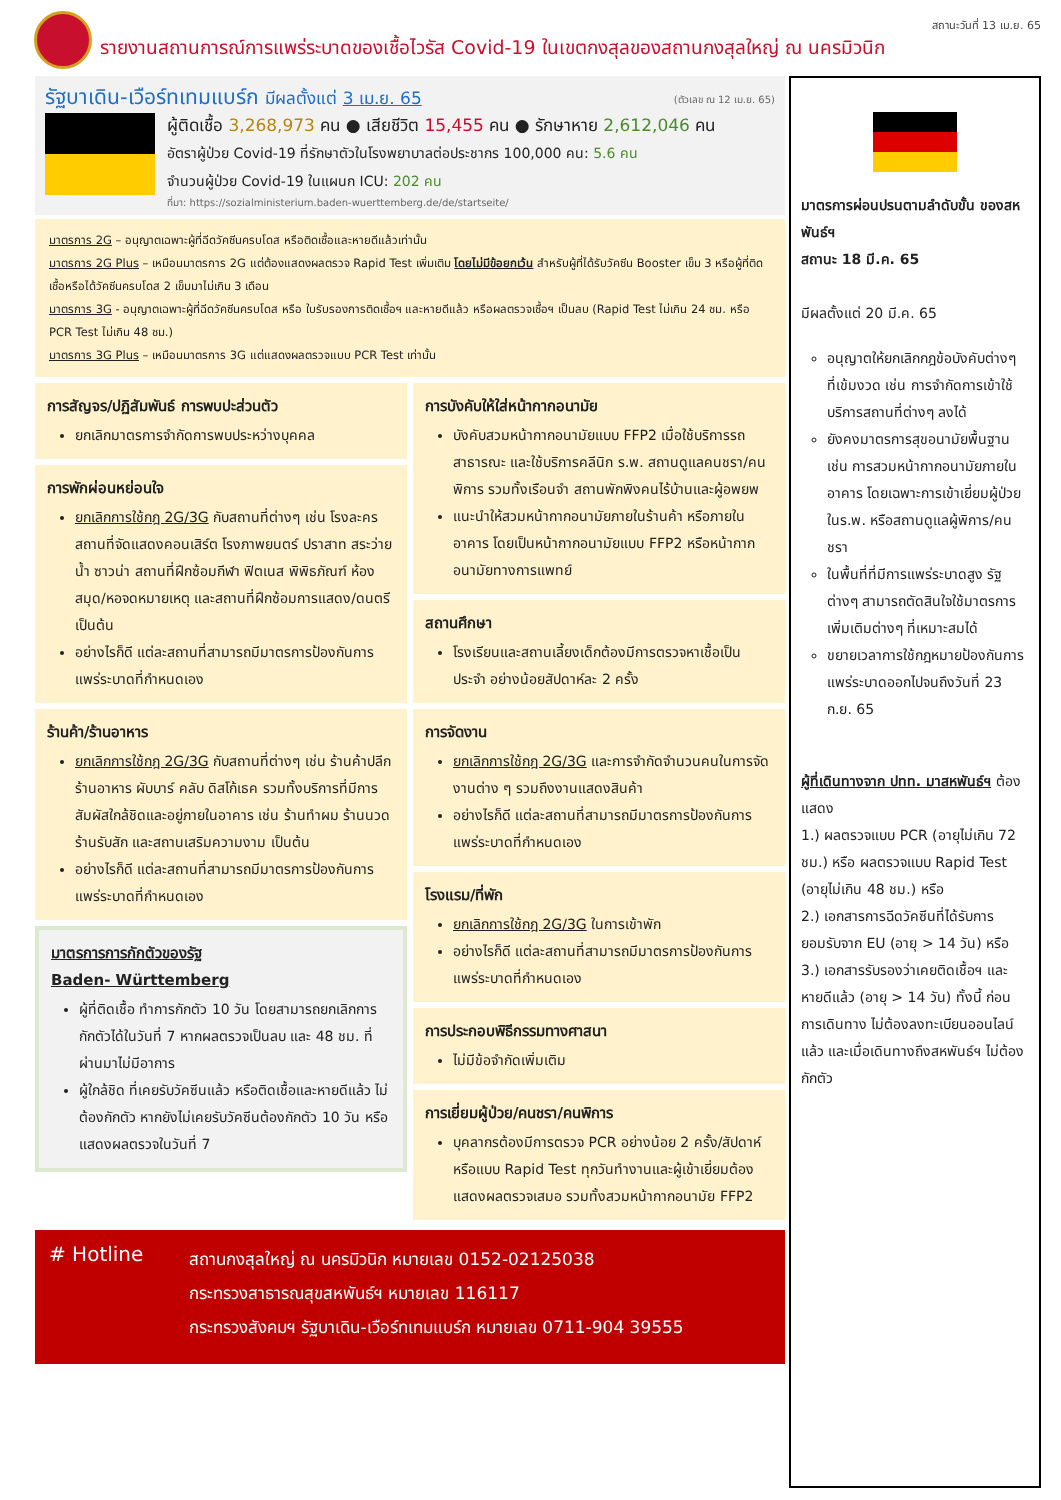สถานะวันที่ 13 เม.ย. 65
รายงานสถานการณ์การแพร่ระบาดของเชื้อไวรัส Covid-19 ในเขตกงสุลของสถานกงสุลใหญ่ ณ นครมิวนิก
(ตัวเลข ณ 12 เม.ย. 65)
รัฐบาเดิน-เวือร์ทเทมแบร์ก มีผลตั้งแต่ 3 เม.ย. 65
ผู้ติดเชื้อ 3,268,973 คน ● เสียชีวิต 15,455 คน ● รักษาหาย 2,612,046 คน
อัตราผู้ป่วย Covid-19 ที่รักษาตัวในโรงพยาบาลต่อประชากร 100,000 คน: 5.6 คน
จำนวนผู้ป่วย Covid-19 ในแผนก ICU: 202 คน
ที่มา: https://sozialministerium.baden-wuerttemberg.de/de/startseite/
มาตรการ 2G – อนุญาตเฉพาะผู้ที่ฉีดวัคซีนครบโดส หรือติดเชื้อและหายดีแล้วเท่านั้น
มาตรการ 2G Plus – เหมือนมาตรการ 2G แต่ต้องแสดงผลตรวจ Rapid Test เพิ่มเติม โดยไม่มีข้อยกเว้น สำหรับผู้ที่ได้รับวัคซีน Booster เข็ม 3 หรือผู้ที่ติดเชื้อหรือได้วัคซีนครบโดส 2 เข็มมาไม่เกิน 3 เดือน
มาตรการ 3G - อนุญาตเฉพาะผู้ที่ฉีดวัคซีนครบโดส หรือ ใบรับรองการติดเชื้อฯ และหายดีแล้ว หรือผลตรวจเชื้อฯ เป็นลบ (Rapid Test ไม่เกิน 24 ชม. หรือ PCR Test ไม่เกิน 48 ชม.)
มาตรการ 3G Plus – เหมือนมาตรการ 3G แต่แสดงผลตรวจแบบ PCR Test เท่านั้น
การสัญจร/ปฏิสัมพันธ์ การพบปะส่วนตัว
ยกเลิกมาตรการจำกัดการพบประหว่างบุคคล
การพักผ่อนหย่อนใจ
ยกเลิกการใช้กฎ 2G/3G กับสถานที่ต่างๆ เช่น โรงละคร สถานที่จัดแสดงคอนเสิร์ต โรงภาพยนตร์ ปราสาท สระว่ายน้ำ ซาวน่า สถานที่ฝึกซ้อมกีฬา ฟิตเนส พิพิธภัณฑ์ ห้องสมุด/หอจดหมายเหตุ และสถานที่ฝึกซ้อมการแสดง/ดนตรี เป็นต้น
อย่างไรก็ดี แต่ละสถานที่สามารถมีมาตรการป้องกันการแพร่ระบาดที่กำหนดเอง
ร้านค้า/ร้านอาหาร
ยกเลิกการใช้กฎ 2G/3G กับสถานที่ต่างๆ เช่น ร้านค้าปลีกร้านอาหาร ผับบาร์ คลับ ดิสโก้เธค รวมทั้งบริการที่มีการสัมผัสใกล้ชิดและอยู่ภายในอาคาร เช่น ร้านทำผม ร้านนวด ร้านรับสัก และสถานเสริมความงาม เป็นต้น
อย่างไรก็ดี แต่ละสถานที่สามารถมีมาตรการป้องกันการแพร่ระบาดที่กำหนดเอง
มาตรการการกักตัวของรัฐ
Baden- Württemberg
ผู้ที่ติดเชื้อ ทำการกักตัว 10 วัน โดยสามารถยกเลิกการกักตัวได้ในวันที่ 7 หากผลตรวจเป็นลบ และ 48 ชม. ที่ผ่านมาไม่มีอาการ
ผู้ใกล้ชิด ที่เคยรับวัคซีนแล้ว หรือติดเชื้อและหายดีแล้ว ไม่ต้องกักตัว หากยังไม่เคยรับวัคซีนต้องกักตัว 10 วัน หรือแสดงผลตรวจในวันที่ 7
การบังคับให้ใส่หน้ากากอนามัย
บังคับสวมหน้ากากอนามัยแบบ FFP2 เมื่อใช้บริการรถสาธารณะ และใช้บริการคลีนิก ร.พ. สถานดูแลคนชรา/คนพิการ รวมทั้งเรือนจำ สถานพักพิงคนไร้บ้านและผู้อพยพ
แนะนำให้สวมหน้ากากอนามัยภายในร้านค้า หรือภายในอาคาร โดยเป็นหน้ากากอนามัยแบบ FFP2 หรือหน้ากากอนามัยทางการแพทย์
สถานศึกษา
โรงเรียนและสถานเลี้ยงเด็กต้องมีการตรวจหาเชื้อเป็นประจำ อย่างน้อยสัปดาห์ละ 2 ครั้ง
การจัดงาน
ยกเลิกการใช้กฎ 2G/3G และการจำกัดจำนวนคนในการจัดงานต่าง ๆ รวมถึงงานแสดงสินค้า
อย่างไรก็ดี แต่ละสถานที่สามารถมีมาตรการป้องกันการแพร่ระบาดที่กำหนดเอง
โรงแรม/ที่พัก
ยกเลิกการใช้กฎ 2G/3G ในการเข้าพัก
อย่างไรก็ดี แต่ละสถานที่สามารถมีมาตรการป้องกันการแพร่ระบาดที่กำหนดเอง
การประกอบพิธีกรรมทางศาสนา
ไม่มีข้อจำกัดเพิ่มเติม
การเยี่ยมผู้ป่วย/คนชรา/คนพิการ
บุคลากรต้องมีการตรวจ PCR อย่างน้อย 2 ครั้ง/สัปดาห์ หรือแบบ Rapid Test ทุกวันทำงานและผู้เข้าเยี่ยมต้องแสดงผลตรวจเสมอ รวมทั้งสวมหน้ากากอนามัย FFP2
# Hotline
สถานกงสุลใหญ่ ณ นครมิวนิก หมายเลข 0152-02125038
กระทรวงสาธารณสุขสหพันธ์ฯ หมายเลข 116117
กระทรวงสังคมฯ รัฐบาเดิน-เวือร์ทเทมแบร์ก หมายเลข 0711-904 39555
มาตรการผ่อนปรนตามลำดับขั้น ของสหพันธ์ฯ
สถานะ 18 มี.ค. 65
มีผลตั้งแต่ 20 มี.ค. 65
อนุญาตให้ยกเลิกกฎข้อบังคับต่างๆ ที่เข้มงวด เช่น การจำกัดการเข้าใช้บริการสถานที่ต่างๆ ลงได้
ยังคงมาตรการสุขอนามัยพื้นฐาน เช่น การสวมหน้ากากอนามัยภายในอาคาร โดยเฉพาะการเข้าเยี่ยมผู้ป่วยในร.พ. หรือสถานดูแลผู้พิการ/คนชรา
ในพื้นที่ที่มีการแพร่ระบาดสูง รัฐต่างๆ สามารถตัดสินใจใช้มาตรการเพิ่มเติมต่างๆ ที่เหมาะสมได้
ขยายเวลาการใช้กฎหมายป้องกันการแพร่ระบาดออกไปจนถึงวันที่ 23 ก.ย. 65
ผู้ที่เดินทางจาก ปทท. มาสหพันธ์ฯ ต้องแสดง
1.) ผลตรวจแบบ PCR (อายุไม่เกิน 72 ชม.) หรือ ผลตรวจแบบ Rapid Test (อายุไม่เกิน 48 ชม.) หรือ
2.) เอกสารการฉีดวัคซีนที่ได้รับการยอมรับจาก EU (อายุ > 14 วัน) หรือ
3.) เอกสารรับรองว่าเคยติดเชื้อฯ และหายดีแล้ว (อายุ > 14 วัน) ทั้งนี้ ก่อนการเดินทาง ไม่ต้องลงทะเบียนออนไลน์แล้ว และเมื่อเดินทางถึงสหพันธ์ฯ ไม่ต้องกักตัว